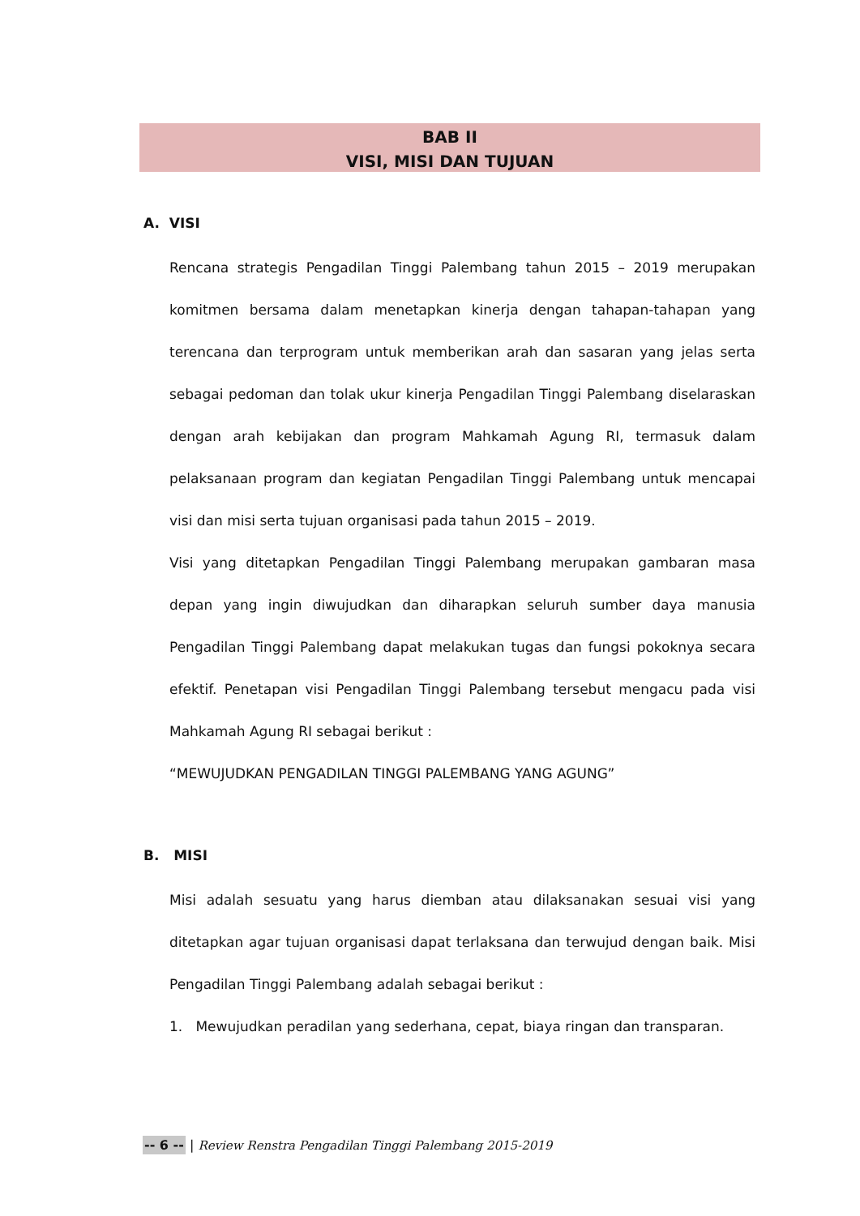BAB II
VISI, MISI DAN TUJUAN
A. VISI
Rencana strategis Pengadilan Tinggi Palembang tahun 2015 – 2019 merupakan komitmen bersama dalam menetapkan kinerja dengan tahapan-tahapan yang terencana dan terprogram untuk memberikan arah dan sasaran yang jelas serta sebagai pedoman dan tolak ukur kinerja Pengadilan Tinggi Palembang diselaraskan dengan arah kebijakan dan program Mahkamah Agung RI, termasuk dalam pelaksanaan program dan kegiatan Pengadilan Tinggi Palembang untuk mencapai visi dan misi serta tujuan organisasi pada tahun 2015 – 2019.
Visi yang ditetapkan Pengadilan Tinggi Palembang merupakan gambaran masa depan yang ingin diwujudkan dan diharapkan seluruh sumber daya manusia Pengadilan Tinggi Palembang dapat melakukan tugas dan fungsi pokoknya secara efektif. Penetapan visi Pengadilan Tinggi Palembang tersebut mengacu pada visi Mahkamah Agung RI sebagai berikut :
“MEWUJUDKAN PENGADILAN TINGGI PALEMBANG YANG AGUNG”
B. MISI
Misi adalah sesuatu yang harus diemban atau dilaksanakan sesuai visi yang ditetapkan agar tujuan organisasi dapat terlaksana dan terwujud dengan baik. Misi Pengadilan Tinggi Palembang adalah sebagai berikut :
1. Mewujudkan peradilan yang sederhana, cepat, biaya ringan dan transparan.
-- 6 -- | Review Renstra Pengadilan Tinggi Palembang 2015-2019